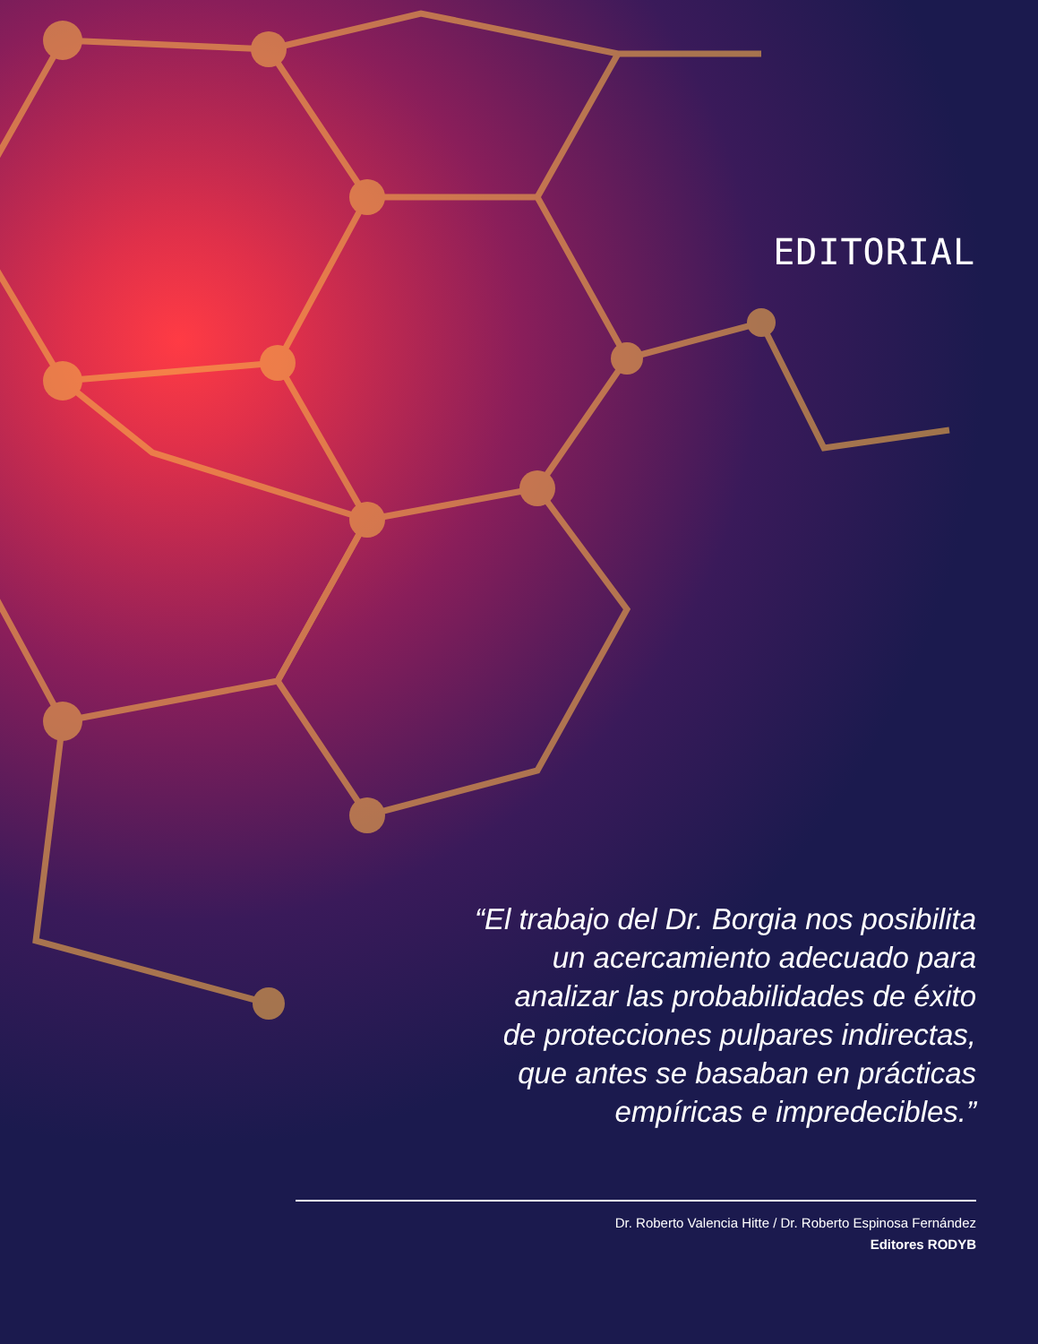EDITORIAL
“El trabajo del Dr. Borgia nos posibilita
un acercamiento adecuado para
analizar las probabilidades de éxito
de protecciones pulpares indirectas,
que antes se basaban en prácticas
empíricas e impredecibles.”
Dr. Roberto Valencia Hitte / Dr. Roberto Espinosa Fernández
Editores RODYB